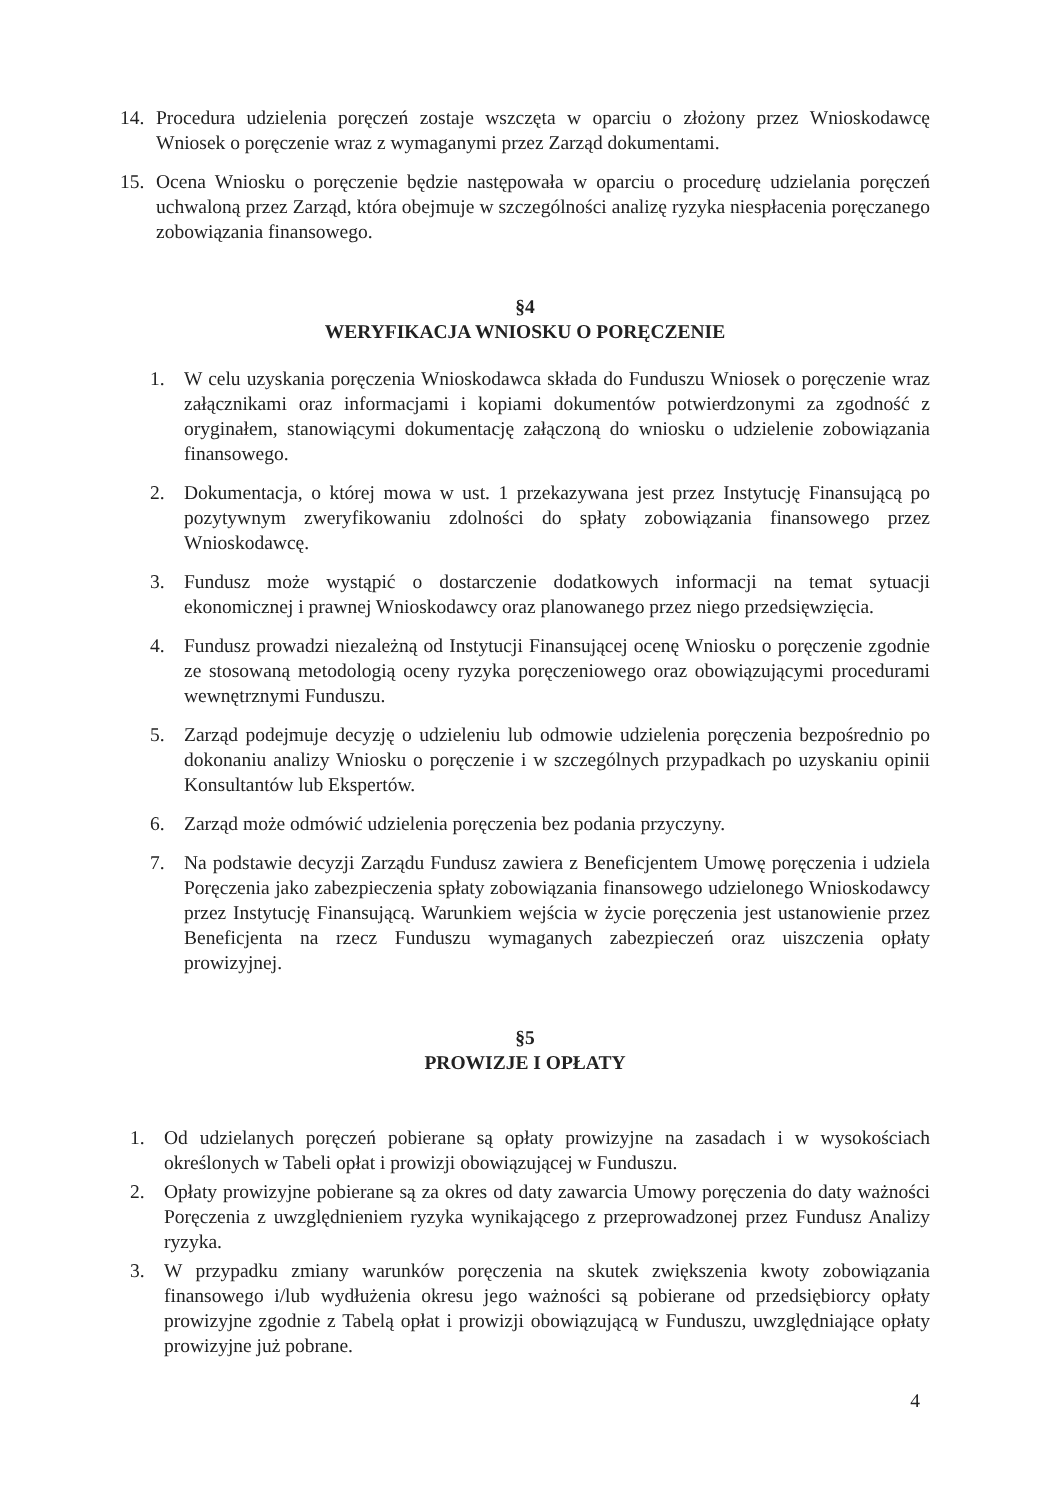14. Procedura udzielenia poręczeń zostaje wszczęta w oparciu o złożony przez Wnioskodawcę Wniosek o poręczenie wraz z wymaganymi przez Zarząd dokumentami.
15. Ocena Wniosku o poręczenie będzie następowała w oparciu o procedurę udzielania poręczeń uchwaloną przez Zarząd, która obejmuje w szczególności analizę ryzyka niespłacenia poręczanego zobowiązania finansowego.
§4
WERYFIKACJA WNIOSKU O PORĘCZENIE
1. W celu uzyskania poręczenia Wnioskodawca składa do Funduszu Wniosek o poręczenie wraz załącznikami oraz informacjami i kopiami dokumentów potwierdzonymi za zgodność z oryginałem, stanowiącymi dokumentację załączoną do wniosku o udzielenie zobowiązania finansowego.
2. Dokumentacja, o której mowa w ust. 1 przekazywana jest przez Instytucję Finansującą po pozytywnym zweryfikowaniu zdolności do spłaty zobowiązania finansowego przez Wnioskodawcę.
3. Fundusz może wystąpić o dostarczenie dodatkowych informacji na temat sytuacji ekonomicznej i prawnej Wnioskodawcy oraz planowanego przez niego przedsięwzięcia.
4. Fundusz prowadzi niezależną od Instytucji Finansującej ocenę Wniosku o poręczenie zgodnie ze stosowaną metodologią oceny ryzyka poręczeniowego oraz obowiązującymi procedurami wewnętrznymi Funduszu.
5. Zarząd podejmuje decyzję o udzieleniu lub odmowie udzielenia poręczenia bezpośrednio po dokonaniu analizy Wniosku o poręczenie i w szczególnych przypadkach po uzyskaniu opinii Konsultantów lub Ekspertów.
6. Zarząd może odmówić udzielenia poręczenia bez podania przyczyny.
7. Na podstawie decyzji Zarządu Fundusz zawiera z Beneficjentem Umowę poręczenia i udziela Poręczenia jako zabezpieczenia spłaty zobowiązania finansowego udzielonego Wnioskodawcy przez Instytucję Finansującą. Warunkiem wejścia w życie poręczenia jest ustanowienie przez Beneficjenta na rzecz Funduszu wymaganych zabezpieczeń oraz uiszczenia opłaty prowizyjnej.
§5
PROWIZJE I OPŁATY
1. Od udzielanych poręczeń pobierane są opłaty prowizyjne na zasadach i w wysokościach określonych w Tabeli opłat i prowizji obowiązującej w Funduszu.
2. Opłaty prowizyjne pobierane są za okres od daty zawarcia Umowy poręczenia do daty ważności Poręczenia z uwzględnieniem ryzyka wynikającego z przeprowadzonej przez Fundusz Analizy ryzyka.
3. W przypadku zmiany warunków poręczenia na skutek zwiększenia kwoty zobowiązania finansowego i/lub wydłużenia okresu jego ważności są pobierane od przedsiębiorcy opłaty prowizyjne zgodnie z Tabelą opłat i prowizji obowiązującą w Funduszu, uwzględniające opłaty prowizyjne już pobrane.
4